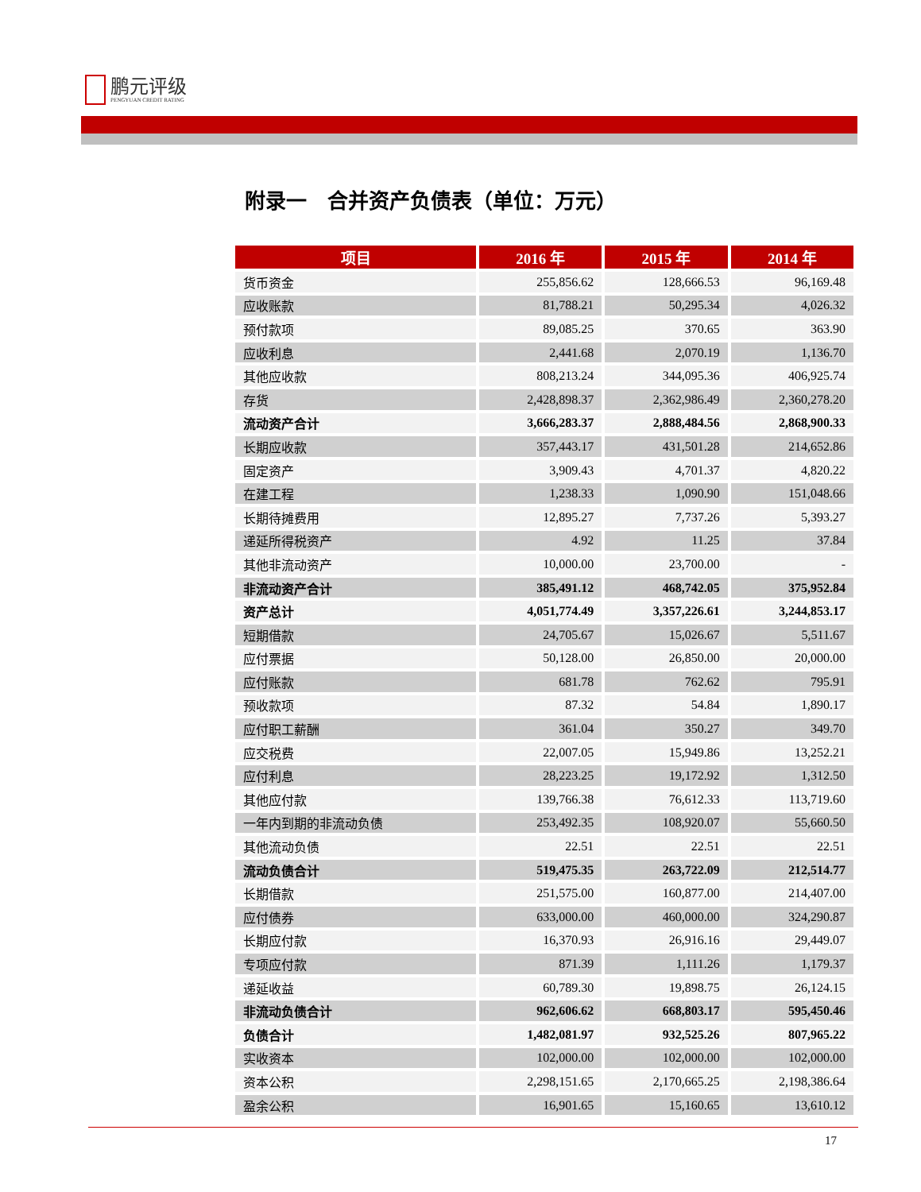鹏元评级
PENGYUAN CREDIT RATING
附录一　合并资产负债表（单位：万元）
| 项目 | 2016 年 | 2015 年 | 2014 年 |
| --- | --- | --- | --- |
| 货币资金 | 255,856.62 | 128,666.53 | 96,169.48 |
| 应收账款 | 81,788.21 | 50,295.34 | 4,026.32 |
| 预付款项 | 89,085.25 | 370.65 | 363.90 |
| 应收利息 | 2,441.68 | 2,070.19 | 1,136.70 |
| 其他应收款 | 808,213.24 | 344,095.36 | 406,925.74 |
| 存货 | 2,428,898.37 | 2,362,986.49 | 2,360,278.20 |
| 流动资产合计 | 3,666,283.37 | 2,888,484.56 | 2,868,900.33 |
| 长期应收款 | 357,443.17 | 431,501.28 | 214,652.86 |
| 固定资产 | 3,909.43 | 4,701.37 | 4,820.22 |
| 在建工程 | 1,238.33 | 1,090.90 | 151,048.66 |
| 长期待摊费用 | 12,895.27 | 7,737.26 | 5,393.27 |
| 递延所得税资产 | 4.92 | 11.25 | 37.84 |
| 其他非流动资产 | 10,000.00 | 23,700.00 | - |
| 非流动资产合计 | 385,491.12 | 468,742.05 | 375,952.84 |
| 资产总计 | 4,051,774.49 | 3,357,226.61 | 3,244,853.17 |
| 短期借款 | 24,705.67 | 15,026.67 | 5,511.67 |
| 应付票据 | 50,128.00 | 26,850.00 | 20,000.00 |
| 应付账款 | 681.78 | 762.62 | 795.91 |
| 预收款项 | 87.32 | 54.84 | 1,890.17 |
| 应付职工薪酬 | 361.04 | 350.27 | 349.70 |
| 应交税费 | 22,007.05 | 15,949.86 | 13,252.21 |
| 应付利息 | 28,223.25 | 19,172.92 | 1,312.50 |
| 其他应付款 | 139,766.38 | 76,612.33 | 113,719.60 |
| 一年内到期的非流动负债 | 253,492.35 | 108,920.07 | 55,660.50 |
| 其他流动负债 | 22.51 | 22.51 | 22.51 |
| 流动负债合计 | 519,475.35 | 263,722.09 | 212,514.77 |
| 长期借款 | 251,575.00 | 160,877.00 | 214,407.00 |
| 应付债券 | 633,000.00 | 460,000.00 | 324,290.87 |
| 长期应付款 | 16,370.93 | 26,916.16 | 29,449.07 |
| 专项应付款 | 871.39 | 1,111.26 | 1,179.37 |
| 递延收益 | 60,789.30 | 19,898.75 | 26,124.15 |
| 非流动负债合计 | 962,606.62 | 668,803.17 | 595,450.46 |
| 负债合计 | 1,482,081.97 | 932,525.26 | 807,965.22 |
| 实收资本 | 102,000.00 | 102,000.00 | 102,000.00 |
| 资本公积 | 2,298,151.65 | 2,170,665.25 | 2,198,386.64 |
| 盈余公积 | 16,901.65 | 15,160.65 | 13,610.12 |
17